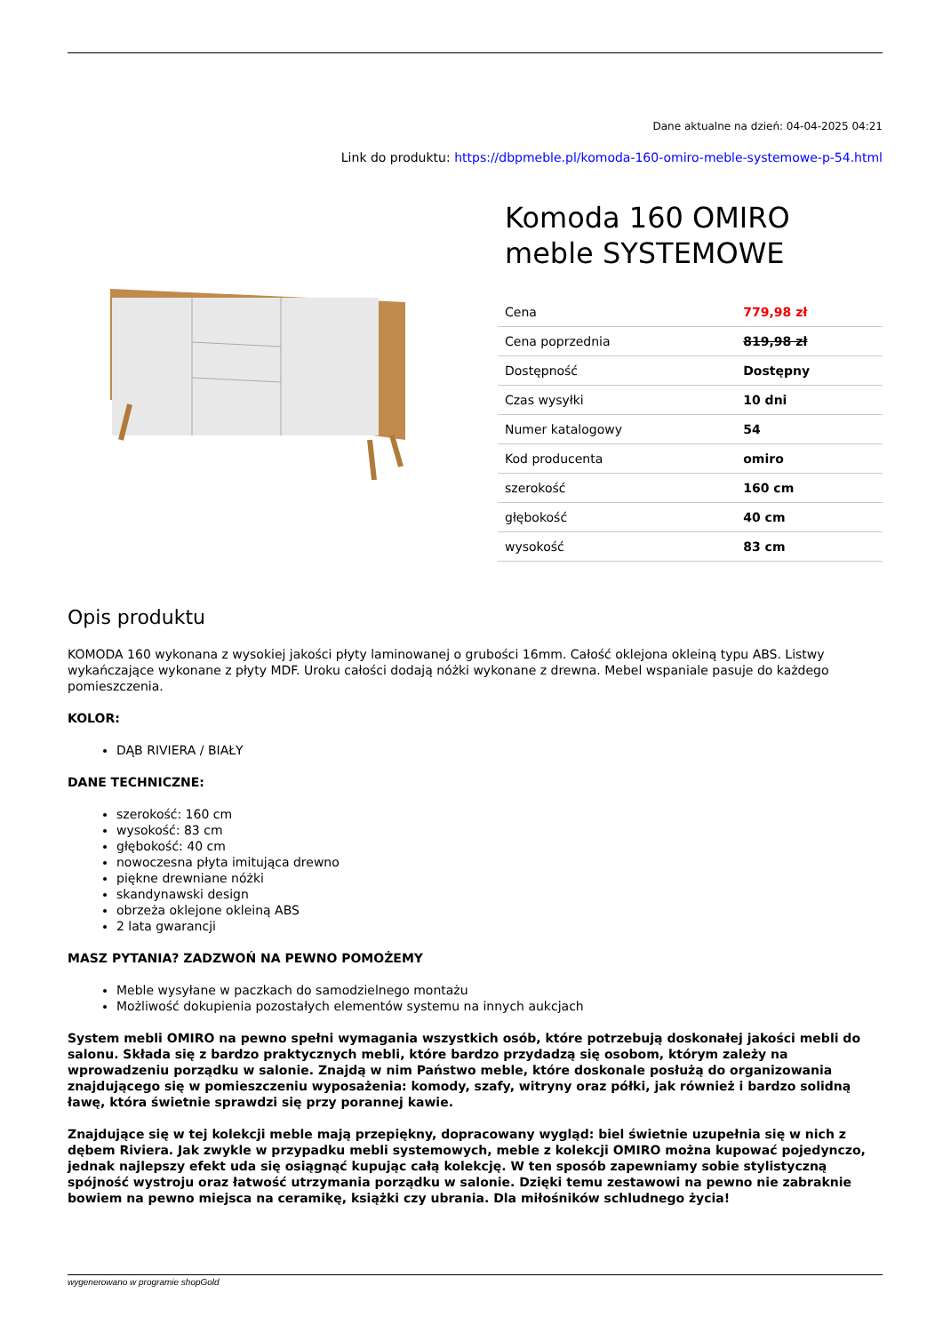Dane aktualne na dzień: 04-04-2025 04:21
Link do produktu: https://dbpmeble.pl/komoda-160-omiro-meble-systemowe-p-54.html
Komoda 160 OMIRO meble SYSTEMOWE
| Cena | 779,98 zł |
| Cena poprzednia | 819,98 zł |
| Dostępność | Dostępny |
| Czas wysyłki | 10 dni |
| Numer katalogowy | 54 |
| Kod producenta | omiro |
| szerokość | 160 cm |
| głębokość | 40 cm |
| wysokość | 83 cm |
Opis produktu
KOMODA 160 wykonana z wysokiej jakości płyty laminowanej o grubości 16mm. Całość oklejona okleiną typu ABS. Listwy wykańczające wykonane z płyty MDF. Uroku całości dodają nóżki wykonane z drewna. Mebel wspaniale pasuje do każdego pomieszczenia.
KOLOR:
DĄB RIVIERA / BIAŁY
DANE TECHNICZNE:
szerokość: 160 cm
wysokość: 83 cm
głębokość: 40 cm
nowoczesna płyta imitująca drewno
piękne drewniane nóżki
skandynawski design
obrzeża oklejone okleiną ABS
2 lata gwarancji
MASZ PYTANIA? ZADZWOŃ NA PEWNO POMOŻEMY
Meble wysyłane w paczkach do samodzielnego montażu
Możliwość dokupienia pozostałych elementów systemu na innych aukcjach
System mebli OMIRO na pewno spełni wymagania wszystkich osób, które potrzebują doskonałej jakości mebli do salonu. Składa się z bardzo praktycznych mebli, które bardzo przydadzą się osobom, którym zależy na wprowadzeniu porządku w salonie. Znajdą w nim Państwo meble, które doskonale posłużą do organizowania znajdującego się w pomieszczeniu wyposażenia: komody, szafy, witryny oraz półki, jak również i bardzo solidną ławę, która świetnie sprawdzi się przy porannej kawie.
Znajdujące się w tej kolekcji meble mają przepiękny, dopracowany wygląd: biel świetnie uzupełnia się w nich z dębem Riviera. Jak zwykle w przypadku mebli systemowych, meble z kolekcji OMIRO można kupować pojedynczo, jednak najlepszy efekt uda się osiągnąć kupując całą kolekcję. W ten sposób zapewniamy sobie stylistyczną spójność wystroju oraz łatwość utrzymania porządku w salonie. Dzięki temu zestawowi na pewno nie zabraknie bowiem na pewno miejsca na ceramikę, książki czy ubrania. Dla miłośników schludnego życia!
wygenerowano w programie shopGold